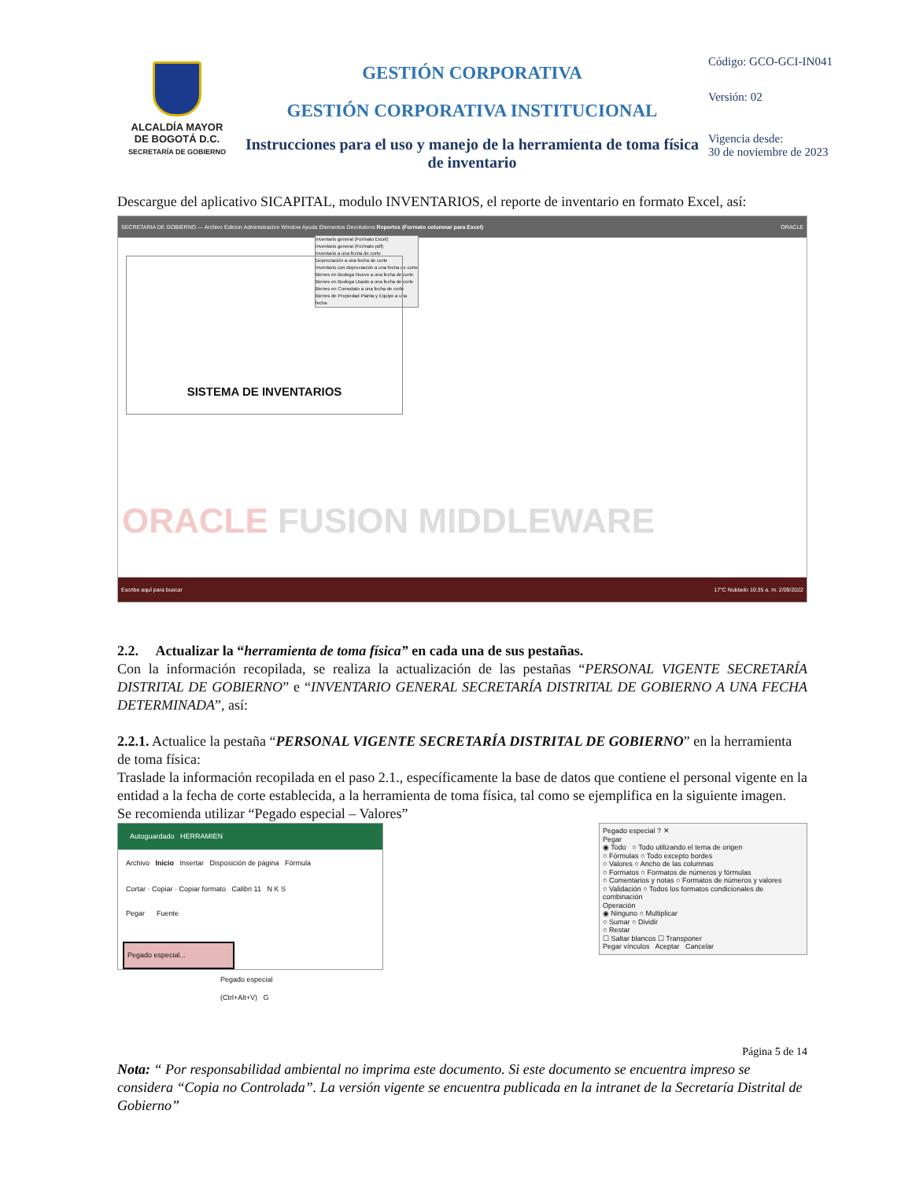ALCALDÍA MAYOR
DE BOGOTÁ D.C.
SECRETARÍA DE GOBIERNO
GESTIÓN CORPORATIVA
GESTIÓN CORPORATIVA INSTITUCIONAL
Instrucciones para el uso y manejo de la herramienta de toma física de inventario
Código: GCO-GCI-IN041
Versión: 02
Vigencia desde:
30 de noviembre de 2023
Descargue del aplicativo SICAPITAL, modulo INVENTARIOS, el reporte de inventario en formato Excel, así:
SECRETARIA DE GOBIERNO — Archivo Edicion Administracion Window Ayuda Elementos Devolutivos Reportes (Formato columnar para Excel) ORACLE
Inventario general (Formato Excel)
Inventario general (Formato pdf)
Inventario a una fecha de corte
Depreciación a una fecha de corte
Inventario con depreciación a una fecha de corte
Bienes en Bodega Nuevo a una fecha de corte
Bienes en Bodega Usado a una fecha de corte
Bienes en Comodato a una fecha de corte
Bienes de Propiedad Planta y Equipo a una fecha
SISTEMA DE INVENTARIOS
ORACLE FUSION MIDDLEWARE
Escribe aquí para buscar 17°C Nublado 10:35 a. m. 2/09/2022
2.2. Actualizar la “herramienta de toma física” en cada una de sus pestañas.
Con la información recopilada, se realiza la actualización de las pestañas “PERSONAL VIGENTE SECRETARÍA DISTRITAL DE GOBIERNO” e “INVENTARIO GENERAL SECRETARÍA DISTRITAL DE GOBIERNO A UNA FECHA DETERMINADA”, así:
2.2.1. Actualice la pestaña “PERSONAL VIGENTE SECRETARÍA DISTRITAL DE GOBIERNO” en la herramienta de toma física:
Traslade la información recopilada en el paso 2.1., específicamente la base de datos que contiene el personal vigente en la entidad a la fecha de corte establecida, a la herramienta de toma física, tal como se ejemplifica en la siguiente imagen.
Se recomienda utilizar “Pegado especial – Valores”
Autoguardado HERRAMIEN
Archivo Inicio Insertar Disposición de página Fórmula
Cortar · Copiar · Copiar formato Calibri 11 N K S
Pegar Fuente
Pegado especial...
Pegado especial (Ctrl+Alt+V) G
Pegado especial ? ✕
Pegar
◉ Todo ○ Todo utilizando el tema de origen
○ Fórmulas ○ Todo excepto bordes
○ Valores ○ Ancho de las columnas
○ Formatos ○ Formatos de números y fórmulas
○ Comentarios y notas ○ Formatos de números y valores
○ Validación ○ Todos los formatos condicionales de combinación
Operación
◉ Ninguno ○ Multiplicar
○ Sumar ○ Dividir
○ Restar
☐ Saltar blancos ☐ Transponer
Pegar vínculos Aceptar Cancelar
Página 5 de 14
Nota: “ Por responsabilidad ambiental no imprima este documento. Si este documento se encuentra impreso se considera “Copia no Controlada”. La versión vigente se encuentra publicada en la intranet de la Secretaría Distrital de Gobierno”